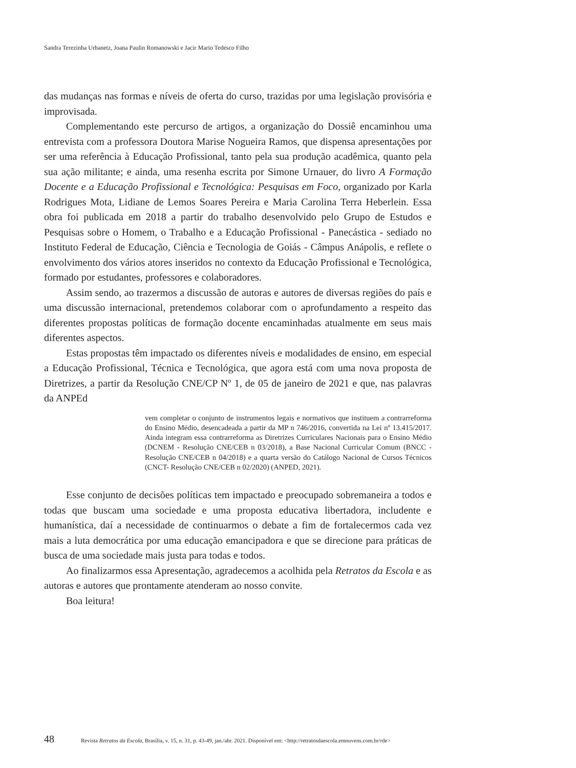Sandra Terezinha Urbanetz, Joana Paulin Romanowski e Jacir Mario Tedesco Filho
das mudanças nas formas e níveis de oferta do curso, trazidas por uma legislação provisória e improvisada.
Complementando este percurso de artigos, a organização do Dossiê encaminhou uma entrevista com a professora Doutora Marise Nogueira Ramos, que dispensa apresentações por ser uma referência à Educação Profissional, tanto pela sua produção acadêmica, quanto pela sua ação militante; e ainda, uma resenha escrita por Simone Urnauer, do livro A Formação Docente e a Educação Profissional e Tecnológica: Pesquisas em Foco, organizado por Karla Rodrigues Mota, Lidiane de Lemos Soares Pereira e Maria Carolina Terra Heberlein. Essa obra foi publicada em 2018 a partir do trabalho desenvolvido pelo Grupo de Estudos e Pesquisas sobre o Homem, o Trabalho e a Educação Profissional - Panecástica - sediado no Instituto Federal de Educação, Ciência e Tecnologia de Goiás - Câmpus Anápolis, e reflete o envolvimento dos vários atores inseridos no contexto da Educação Profissional e Tecnológica, formado por estudantes, professores e colaboradores.
Assim sendo, ao trazermos a discussão de autoras e autores de diversas regiões do país e uma discussão internacional, pretendemos colaborar com o aprofundamento a respeito das diferentes propostas políticas de formação docente encaminhadas atualmente em seus mais diferentes aspectos.
Estas propostas têm impactado os diferentes níveis e modalidades de ensino, em especial a Educação Profissional, Técnica e Tecnológica, que agora está com uma nova proposta de Diretrizes, a partir da Resolução CNE/CP Nº 1, de 05 de janeiro de 2021 e que, nas palavras da ANPEd
vem completar o conjunto de instrumentos legais e normativos que instituem a contrarreforma do Ensino Médio, desencadeada a partir da MP n 746/2016, convertida na Lei nº 13.415/2017. Ainda integram essa contrarreforma as Diretrizes Curriculares Nacionais para o Ensino Médio (DCNEM - Resolução CNE/CEB n 03/2018), a Base Nacional Curricular Comum (BNCC - Resolução CNE/CEB n 04/2018) e a quarta versão do Catálogo Nacional de Cursos Técnicos (CNCT- Resolução CNE/CEB n 02/2020) (ANPED, 2021).
Esse conjunto de decisões políticas tem impactado e preocupado sobremaneira a todos e todas que buscam uma sociedade e uma proposta educativa libertadora, includente e humanística, daí a necessidade de continuarmos o debate a fim de fortalecermos cada vez mais a luta democrática por uma educação emancipadora e que se direcione para práticas de busca de uma sociedade mais justa para todas e todos.
Ao finalizarmos essa Apresentação, agradecemos a acolhida pela Retratos da Escola e as autoras e autores que prontamente atenderam ao nosso convite.
Boa leitura!
48 Revista Retratos da Escola, Brasília, v. 15, n. 31, p. 43-49, jan./abr. 2021. Disponível em: <http://retratosdaescola.emnuvens.com.br/rde>